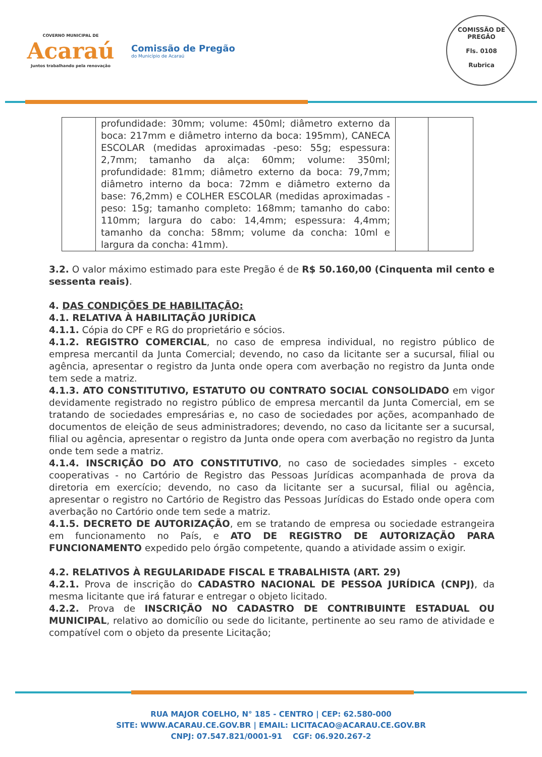COVERNO MUNICIPAL DE
Acaraú
Juntos trabalhando pela renovação
Comissão de Pregão
do Município de Acaraú
COMISSÃO DE PREGÃO
Fls. 0108
Rubrica
| | profundidade: 30mm; volume: 450ml; diâmetro externo da boca: 217mm e diâmetro interno da boca: 195mm), CANECA ESCOLAR (medidas aproximadas -peso: 55g; espessura: 2,7mm; tamanho da alça: 60mm; volume: 350ml; profundidade: 81mm; diâmetro externo da boca: 79,7mm; diâmetro interno da boca: 72mm e diâmetro externo da base: 76,2mm) e COLHER ESCOLAR (medidas aproximadas - peso: 15g; tamanho completo: 168mm; tamanho do cabo: 110mm; largura do cabo: 14,4mm; espessura: 4,4mm; tamanho da concha: 58mm; volume da concha: 10ml e largura da concha: 41mm). | | |
3.2. O valor máximo estimado para este Pregão é de R$ 50.160,00 (Cinquenta mil cento e sessenta reais).
4. DAS CONDIÇÕES DE HABILITAÇÃO:
4.1. RELATIVA À HABILITAÇÃO JURÍDICA
4.1.1. Cópia do CPF e RG do proprietário e sócios.
4.1.2. REGISTRO COMERCIAL, no caso de empresa individual, no registro público de empresa mercantil da Junta Comercial; devendo, no caso da licitante ser a sucursal, filial ou agência, apresentar o registro da Junta onde opera com averbação no registro da Junta onde tem sede a matriz.
4.1.3. ATO CONSTITUTIVO, ESTATUTO OU CONTRATO SOCIAL CONSOLIDADO em vigor devidamente registrado no registro público de empresa mercantil da Junta Comercial, em se tratando de sociedades empresárias e, no caso de sociedades por ações, acompanhado de documentos de eleição de seus administradores; devendo, no caso da licitante ser a sucursal, filial ou agência, apresentar o registro da Junta onde opera com averbação no registro da Junta onde tem sede a matriz.
4.1.4. INSCRIÇÃO DO ATO CONSTITUTIVO, no caso de sociedades simples - exceto cooperativas - no Cartório de Registro das Pessoas Jurídicas acompanhada de prova da diretoria em exercício; devendo, no caso da licitante ser a sucursal, filial ou agência, apresentar o registro no Cartório de Registro das Pessoas Jurídicas do Estado onde opera com averbação no Cartório onde tem sede a matriz.
4.1.5. DECRETO DE AUTORIZAÇÃO, em se tratando de empresa ou sociedade estrangeira em funcionamento no País, e ATO DE REGISTRO DE AUTORIZAÇÃO PARA FUNCIONAMENTO expedido pelo órgão competente, quando a atividade assim o exigir.
4.2. RELATIVOS À REGULARIDADE FISCAL E TRABALHISTA (ART. 29)
4.2.1. Prova de inscrição do CADASTRO NACIONAL DE PESSOA JURÍDICA (CNPJ), da mesma licitante que irá faturar e entregar o objeto licitado.
4.2.2. Prova de INSCRIÇÃO NO CADASTRO DE CONTRIBUINTE ESTADUAL OU MUNICIPAL, relativo ao domicílio ou sede do licitante, pertinente ao seu ramo de atividade e compatível com o objeto da presente Licitação;
RUA MAJOR COELHO, N° 185 - CENTRO | CEP: 62.580-000
SITE: WWW.ACARAU.CE.GOV.BR | EMAIL: LICITACAO@ACARAU.CE.GOV.BR
CNPJ: 07.547.821/0001-91 CGF: 06.920.267-2